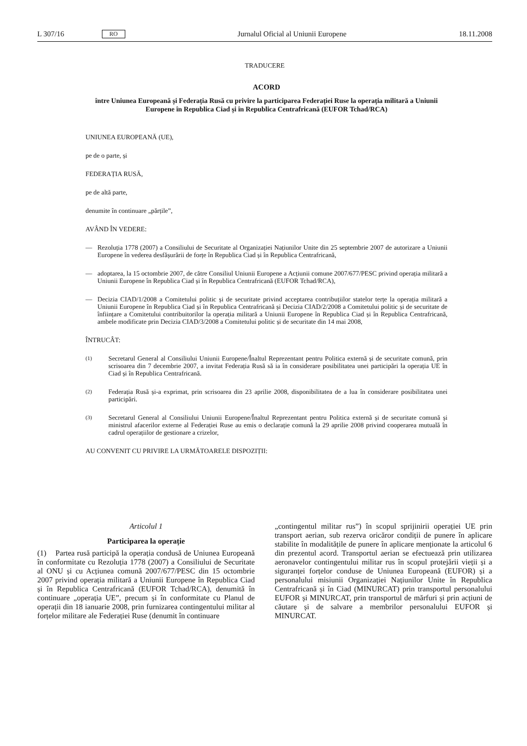L 307/16 RO Jurnalul Oficial al Uniunii Europene 18.11.2008
TRADUCERE
ACORD
între Uniunea Europeană și Federația Rusă cu privire la participarea Federației Ruse la operația militară a Uniunii Europene în Republica Ciad și în Republica Centrafricană (EUFOR Tchad/RCA)
UNIUNEA EUROPEANĂ (UE),
pe de o parte, și
FEDERAȚIA RUSĂ,
pe de altă parte,
denumite în continuare „părțile”,
AVÂND ÎN VEDERE:
— Rezoluția 1778 (2007) a Consiliului de Securitate al Organizației Națiunilor Unite din 25 septembrie 2007 de autorizare a Uniunii Europene în vederea desfășurării de forțe în Republica Ciad și în Republica Centrafricană,
— adoptarea, la 15 octombrie 2007, de către Consiliul Uniunii Europene a Acțiunii comune 2007/677/PESC privind operația militară a Uniunii Europene în Republica Ciad și în Republica Centrafricană (EUFOR Tchad/RCA),
— Decizia CIAD/1/2008 a Comitetului politic și de securitate privind acceptarea contribuțiilor statelor terțe la operația militară a Uniunii Europene în Republica Ciad și în Republica Centrafricană și Decizia CIAD/2/2008 a Comitetului politic și de securitate de înființare a Comitetului contribuitorilor la operația militară a Uniunii Europene în Republica Ciad și în Republica Centrafricană, ambele modificate prin Decizia CIAD/3/2008 a Comitetului politic și de securitate din 14 mai 2008,
ÎNTRUCÂT:
(1) Secretarul General al Consiliului Uniunii Europene/Înaltul Reprezentant pentru Politica externă și de securitate comună, prin scrisoarea din 7 decembrie 2007, a invitat Federația Rusă să ia în considerare posibilitatea unei participări la operația UE în Ciad și în Republica Centrafricană.
(2) Federația Rusă și-a exprimat, prin scrisoarea din 23 aprilie 2008, disponibilitatea de a lua în considerare posibilitatea unei participări.
(3) Secretarul General al Consiliului Uniunii Europene/Înaltul Reprezentant pentru Politica externă și de securitate comună și ministrul afacerilor externe al Federației Ruse au emis o declarație comună la 29 aprilie 2008 privind cooperarea mutuală în cadrul operațiilor de gestionare a crizelor,
AU CONVENIT CU PRIVIRE LA URMĂTOARELE DISPOZIȚII:
Articolul 1
Participarea la operație
(1) Partea rusă participă la operația condusă de Uniunea Europeană în conformitate cu Rezoluția 1778 (2007) a Consiliului de Securitate al ONU și cu Acțiunea comună 2007/677/PESC din 15 octombrie 2007 privind operația militară a Uniunii Europene în Republica Ciad și în Republica Centrafricană (EUFOR Tchad/RCA), denumită în continuare „operația UE”, precum și în conformitate cu Planul de operații din 18 ianuarie 2008, prin furnizarea contingentului militar al forțelor militare ale Federației Ruse (denumit în continuare
„contingentul militar rus”) în scopul sprijinirii operației UE prin transport aerian, sub rezerva oricăror condiții de punere în aplicare stabilite în modalitățile de punere în aplicare menționate la articolul 6 din prezentul acord. Transportul aerian se efectuează prin utilizarea aeronavelor contingentului militar rus în scopul protejării vieții și a siguranței forțelor conduse de Uniunea Europeană (EUFOR) și a personalului misiunii Organizației Națiunilor Unite în Republica Centrafricană și în Ciad (MINURCAT) prin transportul personalului EUFOR și MINURCAT, prin transportul de mărfuri și prin acțiuni de căutare și de salvare a membrilor personalului EUFOR și MINURCAT.